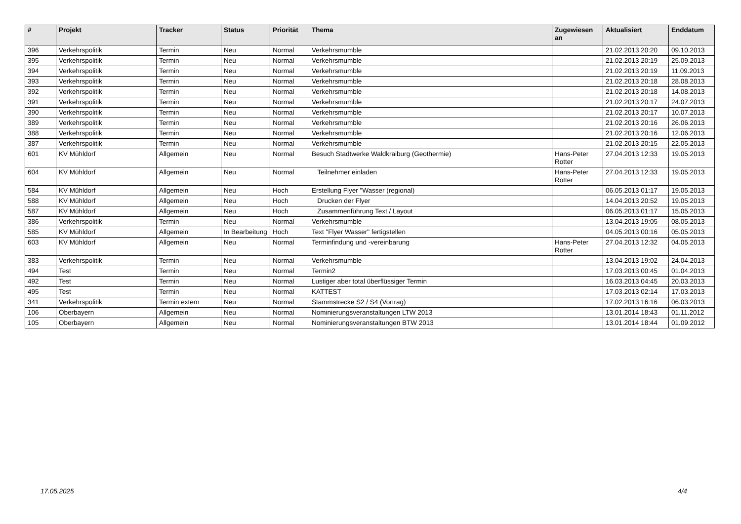| # | Projekt | Tracker | Status | Priorität | Thema | Zugewiesen an | Aktualisiert | Enddatum |
| --- | --- | --- | --- | --- | --- | --- | --- | --- |
| 396 | Verkehrspolitik | Termin | Neu | Normal | Verkehrsmumble | | 21.02.2013 20:20 | 09.10.2013 |
| 395 | Verkehrspolitik | Termin | Neu | Normal | Verkehrsmumble | | 21.02.2013 20:19 | 25.09.2013 |
| 394 | Verkehrspolitik | Termin | Neu | Normal | Verkehrsmumble | | 21.02.2013 20:19 | 11.09.2013 |
| 393 | Verkehrspolitik | Termin | Neu | Normal | Verkehrsmumble | | 21.02.2013 20:18 | 28.08.2013 |
| 392 | Verkehrspolitik | Termin | Neu | Normal | Verkehrsmumble | | 21.02.2013 20:18 | 14.08.2013 |
| 391 | Verkehrspolitik | Termin | Neu | Normal | Verkehrsmumble | | 21.02.2013 20:17 | 24.07.2013 |
| 390 | Verkehrspolitik | Termin | Neu | Normal | Verkehrsmumble | | 21.02.2013 20:17 | 10.07.2013 |
| 389 | Verkehrspolitik | Termin | Neu | Normal | Verkehrsmumble | | 21.02.2013 20:16 | 26.06.2013 |
| 388 | Verkehrspolitik | Termin | Neu | Normal | Verkehrsmumble | | 21.02.2013 20:16 | 12.06.2013 |
| 387 | Verkehrspolitik | Termin | Neu | Normal | Verkehrsmumble | | 21.02.2013 20:15 | 22.05.2013 |
| 601 | KV Mühldorf | Allgemein | Neu | Normal | Besuch Stadtwerke Waldkraiburg (Geothermie) | Hans-Peter Rotter | 27.04.2013 12:33 | 19.05.2013 |
| 604 | KV Mühldorf | Allgemein | Neu | Normal | Teilnehmer einladen | Hans-Peter Rotter | 27.04.2013 12:33 | 19.05.2013 |
| 584 | KV Mühldorf | Allgemein | Neu | Hoch | Erstellung Flyer "Wasser (regional) | | 06.05.2013 01:17 | 19.05.2013 |
| 588 | KV Mühldorf | Allgemein | Neu | Hoch | Drucken der Flyer | | 14.04.2013 20:52 | 19.05.2013 |
| 587 | KV Mühldorf | Allgemein | Neu | Hoch | Zusammenführung Text / Layout | | 06.05.2013 01:17 | 15.05.2013 |
| 386 | Verkehrspolitik | Termin | Neu | Normal | Verkehrsmumble | | 13.04.2013 19:05 | 08.05.2013 |
| 585 | KV Mühldorf | Allgemein | In Bearbeitung | Hoch | Text "Flyer Wasser" fertigstellen | | 04.05.2013 00:16 | 05.05.2013 |
| 603 | KV Mühldorf | Allgemein | Neu | Normal | Terminfindung und -vereinbarung | Hans-Peter Rotter | 27.04.2013 12:32 | 04.05.2013 |
| 383 | Verkehrspolitik | Termin | Neu | Normal | Verkehrsmumble | | 13.04.2013 19:02 | 24.04.2013 |
| 494 | Test | Termin | Neu | Normal | Termin2 | | 17.03.2013 00:45 | 01.04.2013 |
| 492 | Test | Termin | Neu | Normal | Lustiger aber total überflüssiger Termin | | 16.03.2013 04:45 | 20.03.2013 |
| 495 | Test | Termin | Neu | Normal | KATTEST | | 17.03.2013 02:14 | 17.03.2013 |
| 341 | Verkehrspolitik | Termin extern | Neu | Normal | Stammstrecke S2 / S4 (Vortrag) | | 17.02.2013 16:16 | 06.03.2013 |
| 106 | Oberbayern | Allgemein | Neu | Normal | Nominierungsveranstaltungen LTW 2013 | | 13.01.2014 18:43 | 01.11.2012 |
| 105 | Oberbayern | Allgemein | Neu | Normal | Nominierungsveranstaltungen BTW 2013 | | 13.01.2014 18:44 | 01.09.2012 |
17.05.2025 4/4